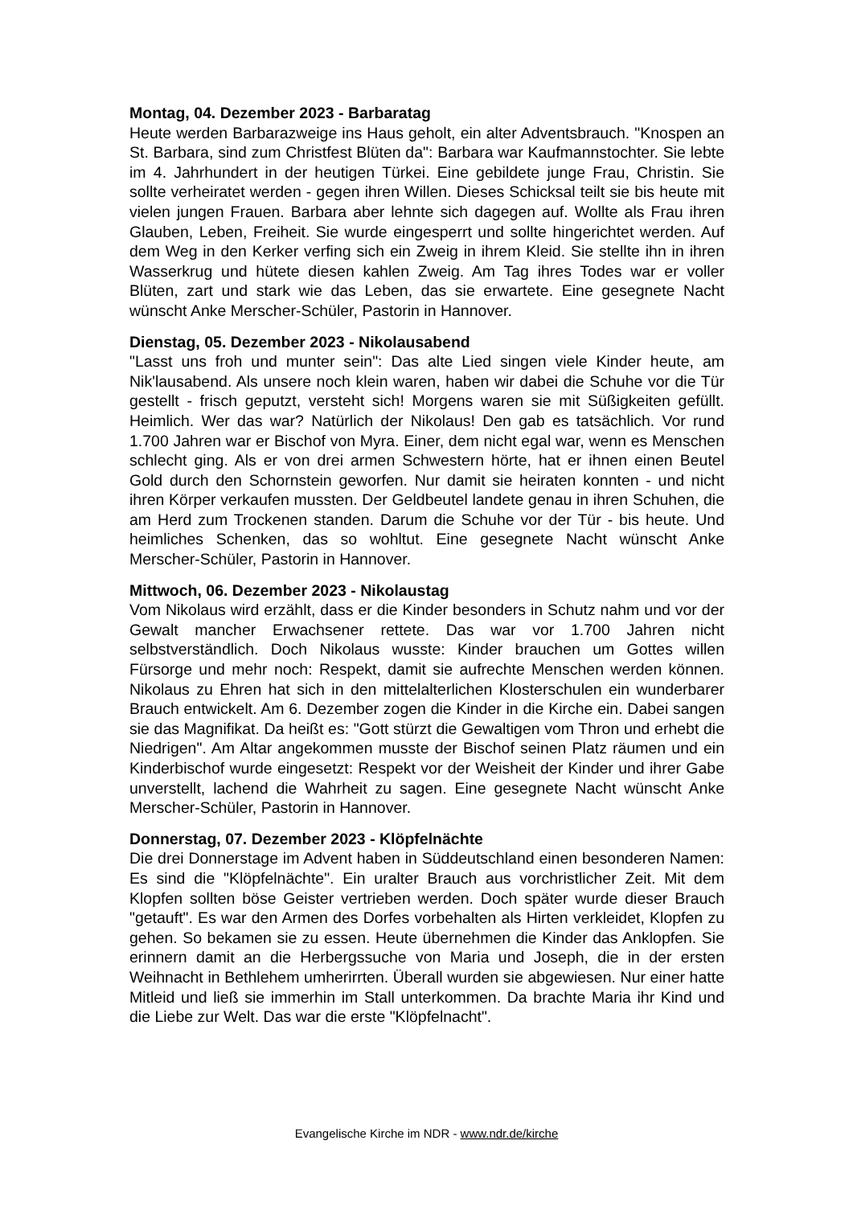Montag, 04. Dezember 2023 - Barbaratag
Heute werden Barbarazweige ins Haus geholt, ein alter Adventsbrauch. "Knospen an St. Barbara, sind zum Christfest Blüten da": Barbara war Kaufmannstochter. Sie lebte im 4. Jahrhundert in der heutigen Türkei. Eine gebildete junge Frau, Christin. Sie sollte verheiratet werden - gegen ihren Willen. Dieses Schicksal teilt sie bis heute mit vielen jungen Frauen. Barbara aber lehnte sich dagegen auf. Wollte als Frau ihren Glauben, Leben, Freiheit. Sie wurde eingesperrt und sollte hingerichtet werden. Auf dem Weg in den Kerker verfing sich ein Zweig in ihrem Kleid. Sie stellte ihn in ihren Wasserkrug und hütete diesen kahlen Zweig. Am Tag ihres Todes war er voller Blüten, zart und stark wie das Leben, das sie erwartete. Eine gesegnete Nacht wünscht Anke Merscher-Schüler, Pastorin in Hannover.
Dienstag, 05. Dezember 2023 - Nikolausabend
"Lasst uns froh und munter sein": Das alte Lied singen viele Kinder heute, am Nik'lausabend. Als unsere noch klein waren, haben wir dabei die Schuhe vor die Tür gestellt - frisch geputzt, versteht sich! Morgens waren sie mit Süßigkeiten gefüllt. Heimlich. Wer das war? Natürlich der Nikolaus! Den gab es tatsächlich. Vor rund 1.700 Jahren war er Bischof von Myra. Einer, dem nicht egal war, wenn es Menschen schlecht ging. Als er von drei armen Schwestern hörte, hat er ihnen einen Beutel Gold durch den Schornstein geworfen. Nur damit sie heiraten konnten - und nicht ihren Körper verkaufen mussten. Der Geldbeutel landete genau in ihren Schuhen, die am Herd zum Trockenen standen. Darum die Schuhe vor der Tür - bis heute. Und heimliches Schenken, das so wohltut. Eine gesegnete Nacht wünscht Anke Merscher-Schüler, Pastorin in Hannover.
Mittwoch, 06. Dezember 2023 - Nikolaustag
Vom Nikolaus wird erzählt, dass er die Kinder besonders in Schutz nahm und vor der Gewalt mancher Erwachsener rettete. Das war vor 1.700 Jahren nicht selbstverständlich. Doch Nikolaus wusste: Kinder brauchen um Gottes willen Fürsorge und mehr noch: Respekt, damit sie aufrechte Menschen werden können. Nikolaus zu Ehren hat sich in den mittelalterlichen Klosterschulen ein wunderbarer Brauch entwickelt. Am 6. Dezember zogen die Kinder in die Kirche ein. Dabei sangen sie das Magnifikat. Da heißt es: "Gott stürzt die Gewaltigen vom Thron und erhebt die Niedrigen". Am Altar angekommen musste der Bischof seinen Platz räumen und ein Kinderbischof wurde eingesetzt: Respekt vor der Weisheit der Kinder und ihrer Gabe unverstellt, lachend die Wahrheit zu sagen. Eine gesegnete Nacht wünscht Anke Merscher-Schüler, Pastorin in Hannover.
Donnerstag, 07. Dezember 2023 - Klöpfelnächte
Die drei Donnerstage im Advent haben in Süddeutschland einen besonderen Namen: Es sind die "Klöpfelnächte". Ein uralter Brauch aus vorchristlicher Zeit. Mit dem Klopfen sollten böse Geister vertrieben werden. Doch später wurde dieser Brauch "getauft". Es war den Armen des Dorfes vorbehalten als Hirten verkleidet, Klopfen zu gehen. So bekamen sie zu essen. Heute übernehmen die Kinder das Anklopfen. Sie erinnern damit an die Herbergssuche von Maria und Joseph, die in der ersten Weihnacht in Bethlehem umherirrten. Überall wurden sie abgewiesen. Nur einer hatte Mitleid und ließ sie immerhin im Stall unterkommen. Da brachte Maria ihr Kind und die Liebe zur Welt. Das war die erste "Klöpfelnacht".
Evangelische Kirche im NDR - www.ndr.de/kirche